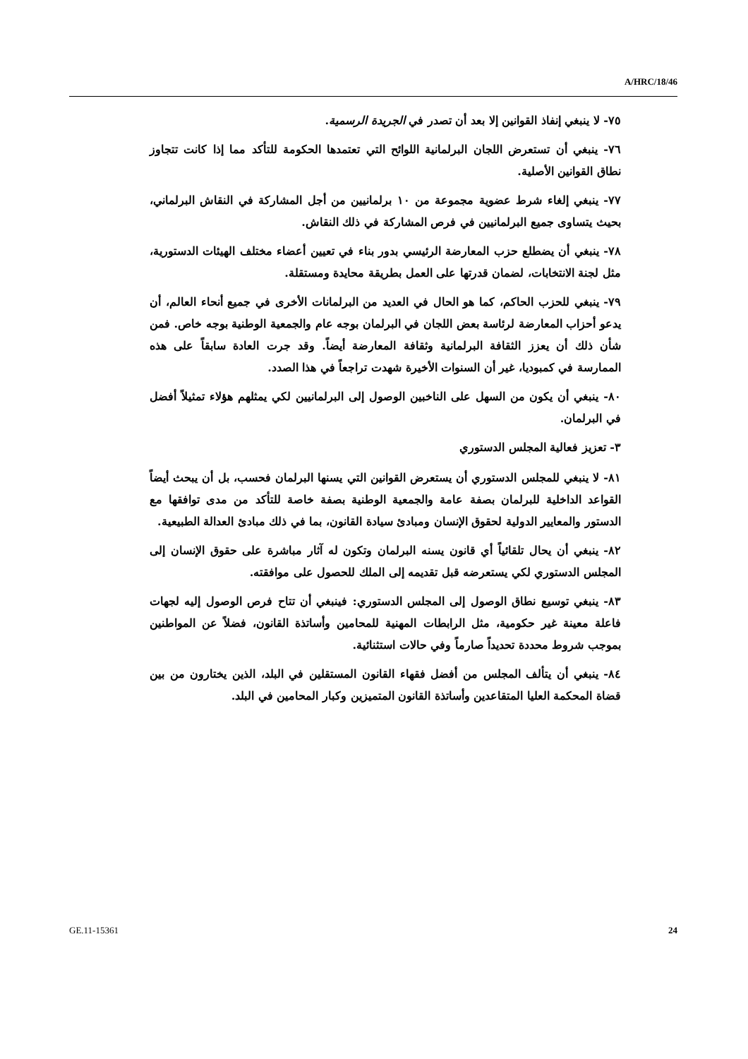A/HRC/18/46
٧٥- لا ينبغي إنفاذ القوانين إلا بعد أن تصدر في الجريدة الرسمية.
٧٦- ينبغي أن تستعرض اللجان البرلمانية اللوائح التي تعتمدها الحكومة للتأكد مما إذا كانت تتجاوز نطاق القوانين الأصلية.
٧٧- ينبغي إلغاء شرط عضوية مجموعة من ١٠ برلمانيين من أجل المشاركة في النقاش البرلماني، بحيث يتساوى جميع البرلمانيين في فرص المشاركة في ذلك النقاش.
٧٨- ينبغي أن يضطلع حزب المعارضة الرئيسي بدور بناء في تعيين أعضاء مختلف الهيئات الدستورية، مثل لجنة الانتخابات، لضمان قدرتها على العمل بطريقة محايدة ومستقلة.
٧٩- ينبغي للحزب الحاكم، كما هو الحال في العديد من البرلمانات الأخرى في جميع أنحاء العالم، أن يدعو أحزاب المعارضة لرئاسة بعض اللجان في البرلمان بوجه عام والجمعية الوطنية بوجه خاص. فمن شأن ذلك أن يعزز الثقافة البرلمانية وثقافة المعارضة أيضاً. وقد جرت العادة سابقاً على هذه الممارسة في كمبوديا، غير أن السنوات الأخيرة شهدت تراجعاً في هذا الصدد.
٨٠- ينبغي أن يكون من السهل على الناخبين الوصول إلى البرلمانيين لكي يمثلهم هؤلاء تمثيلاً أفضل في البرلمان.
٣- تعزيز فعالية المجلس الدستوري
٨١- لا ينبغي للمجلس الدستوري أن يستعرض القوانين التي يسنها البرلمان فحسب، بل أن يبحث أيضاً القواعد الداخلية للبرلمان بصفة عامة والجمعية الوطنية بصفة خاصة للتأكد من مدى توافقها مع الدستور والمعايير الدولية لحقوق الإنسان ومبادئ سيادة القانون، بما في ذلك مبادئ العدالة الطبيعية.
٨٢- ينبغي أن يحال تلقائياً أي قانون يسنه البرلمان وتكون له آثار مباشرة على حقوق الإنسان إلى المجلس الدستوري لكي يستعرضه قبل تقديمه إلى الملك للحصول على موافقته.
٨٣- ينبغي توسيع نطاق الوصول إلى المجلس الدستوري: فينبغي أن تتاح فرص الوصول إليه لجهات فاعلة معينة غير حكومية، مثل الرابطات المهنية للمحامين وأساتذة القانون، فضلاً عن المواطنين بموجب شروط محددة تحديداً صارماً وفي حالات استثنائية.
٨٤- ينبغي أن يتألف المجلس من أفضل فقهاء القانون المستقلين في البلد، الذين يختارون من بين قضاة المحكمة العليا المتقاعدين وأساتذة القانون المتميزين وكبار المحامين في البلد.
GE.11-15361 24